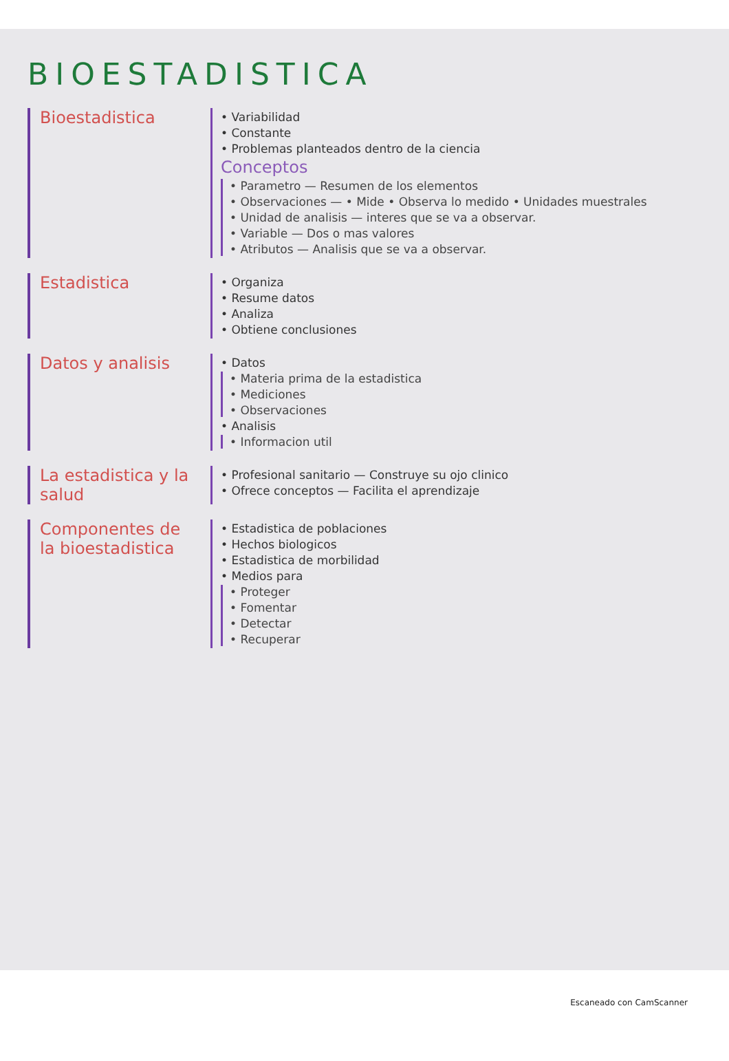BIOESTADISTICA
Bioestadistica
• Variabilidad
• Constante
• Problemas planteados dentro de la ciencia
Conceptos
• Parametro — Resumen de los elementos
• Observaciones — • Mide • Observa lo medido • Unidades muestrales
• Unidad de analisis — interes que se va a observar.
• Variable — Dos o mas valores
• Atributos — Analisis que se va a observar.
Estadistica
• Organiza
• Resume datos
• Analiza
• Obtiene conclusiones
Datos y analisis
• Datos
• Materia prima de la estadistica
• Mediciones
• Observaciones
• Analisis
• Informacion util
La estadistica y la salud
• Profesional sanitario — Construye su ojo clinico
• Ofrece conceptos — Facilita el aprendizaje
Componentes de la bioestadistica
• Estadistica de poblaciones
• Hechos biologicos
• Estadistica de morbilidad
• Medios para
• Proteger
• Fomentar
• Detectar
• Recuperar
Escaneado con CamScanner